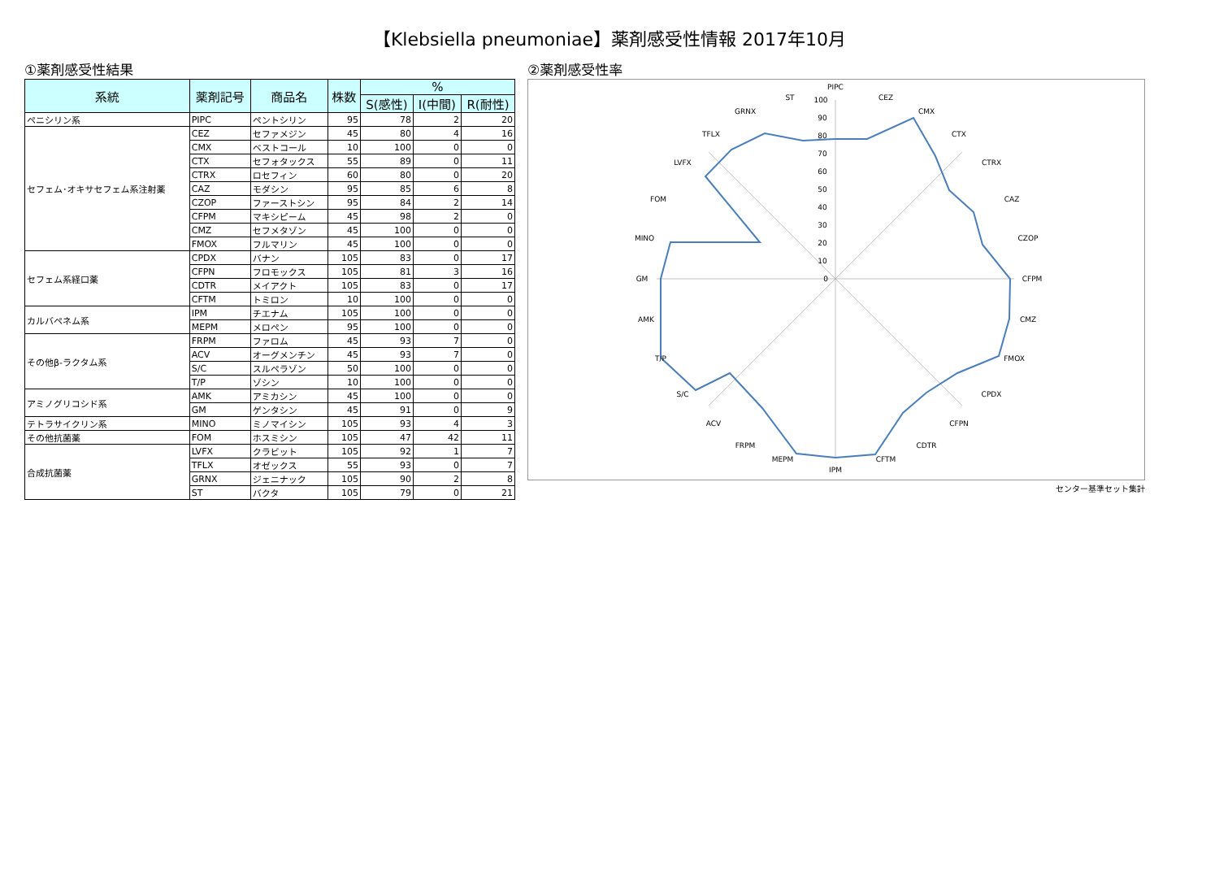【Klebsiella pneumoniae】薬剤感受性情報 2017年10月
①薬剤感受性結果
| 系統 | 薬剤記号 | 商品名 | 株数 | % | | |
| --- | --- | --- | --- | --- | --- | --- |
| | | | | S(感性) | I(中間) | R(耐性) |
| ペニシリン系 | PIPC | ペントシリン | 95 | 78 | 2 | 20 |
| セフェム･オキサセフェム系注射薬 | CEZ | セファメジン | 45 | 80 | 4 | 16 |
| | CMX | ベストコール | 10 | 100 | 0 | 0 |
| | CTX | セフォタックス | 55 | 89 | 0 | 11 |
| | CTRX | ロセフィン | 60 | 80 | 0 | 20 |
| | CAZ | モダシン | 95 | 85 | 6 | 8 |
| | CZOP | ファーストシン | 95 | 84 | 2 | 14 |
| | CFPM | マキシピーム | 45 | 98 | 2 | 0 |
| | CMZ | セフメタゾン | 45 | 100 | 0 | 0 |
| | FMOX | フルマリン | 45 | 100 | 0 | 0 |
| セフェム系経口薬 | CPDX | バナン | 105 | 83 | 0 | 17 |
| | CFPN | フロモックス | 105 | 81 | 3 | 16 |
| | CDTR | メイアクト | 105 | 83 | 0 | 17 |
| | CFTM | トミロン | 10 | 100 | 0 | 0 |
| カルバペネム系 | IPM | チエナム | 105 | 100 | 0 | 0 |
| | MEPM | メロペン | 95 | 100 | 0 | 0 |
| その他β-ラクタム系 | FRPM | ファロム | 45 | 93 | 7 | 0 |
| | ACV | オーグメンチン | 45 | 93 | 7 | 0 |
| | S/C | スルペラゾン | 50 | 100 | 0 | 0 |
| | T/P | ゾシン | 10 | 100 | 0 | 0 |
| アミノグリコシド系 | AMK | アミカシン | 45 | 100 | 0 | 0 |
| | GM | ゲンタシン | 45 | 91 | 0 | 9 |
| テトラサイクリン系 | MINO | ミノマイシン | 105 | 93 | 4 | 3 |
| その他抗菌薬 | FOM | ホスミシン | 105 | 47 | 42 | 11 |
| 合成抗菌薬 | LVFX | クラビット | 105 | 92 | 1 | 7 |
| | TFLX | オゼックス | 55 | 93 | 0 | 7 |
| | GRNX | ジェニナック | 105 | 90 | 2 | 8 |
| | ST | バクタ | 105 | 79 | 0 | 21 |
②薬剤感受性率
PIPC
CEZ
CMX
CTX
CTRX
CAZ
CZOP
CFPM
CMZ
FMOX
CPDX
CFPN
CDTR
CFTM
IPM
MEPM
FRPM
ACV
S/C
T/P
AMK
GM
MINO
FOM
LVFX
TFLX
GRNX
ST
100
90
80
70
60
50
40
30
20
10
0
センター基準セット集計